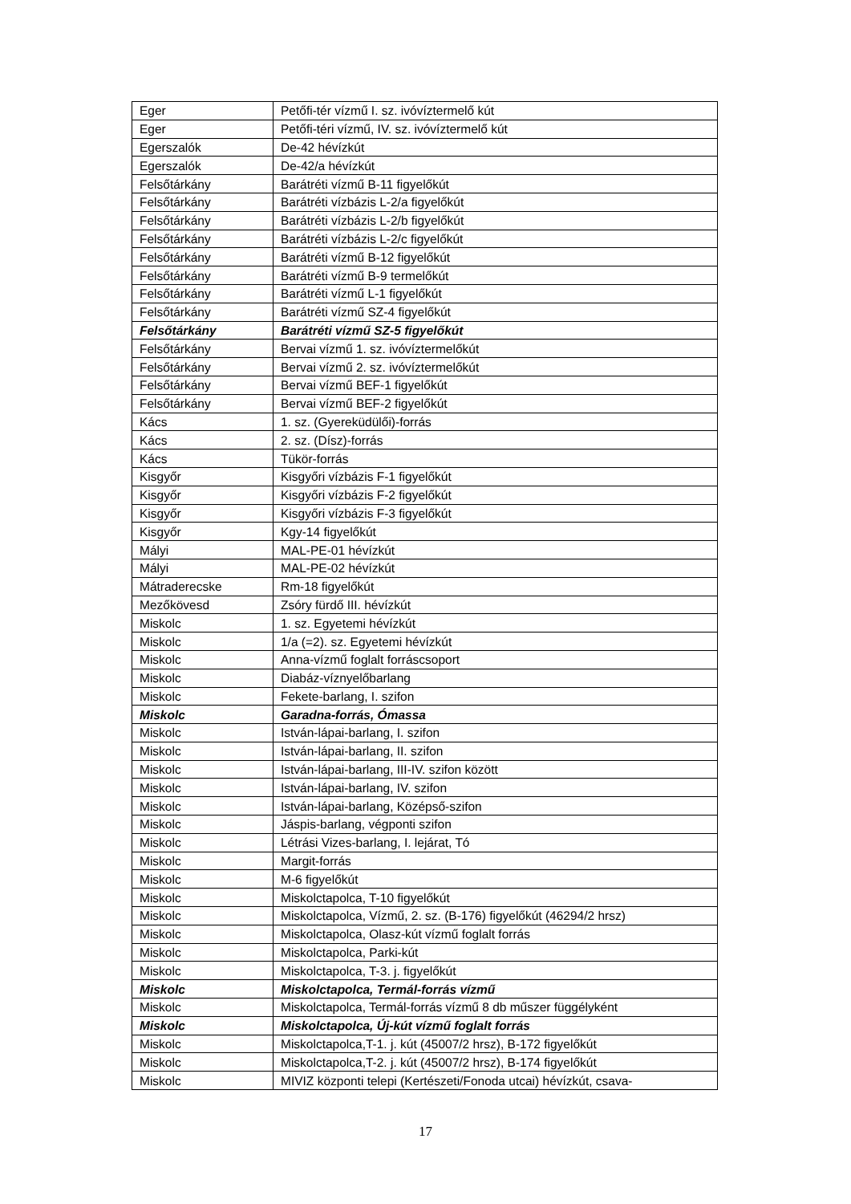| Eger | Petőfi-tér vízmű I. sz. ivóvíztermelő kút |
| Eger | Petőfi-téri vízmű, IV. sz. ivóvíztermelő kút |
| Egerszalók | De-42 hévízkút |
| Egerszalók | De-42/a hévízkút |
| Felsőtárkány | Barátréti vízmű B-11 figyelőkút |
| Felsőtárkány | Barátréti vízbázis L-2/a figyelőkút |
| Felsőtárkány | Barátréti vízbázis L-2/b figyelőkút |
| Felsőtárkány | Barátréti vízbázis L-2/c figyelőkút |
| Felsőtárkány | Barátréti vízmű B-12 figyelőkút |
| Felsőtárkány | Barátréti vízmű B-9 termelőkút |
| Felsőtárkány | Barátréti vízmű L-1 figyelőkút |
| Felsőtárkány | Barátréti vízmű SZ-4 figyelőkút |
| Felsőtárkány | Barátréti vízmű SZ-5 figyelőkút |
| Felsőtárkány | Bervai vízmű 1. sz. ivóvíztermelőkút |
| Felsőtárkány | Bervai vízmű 2. sz. ivóvíztermelőkút |
| Felsőtárkány | Bervai vízmű BEF-1 figyelőkút |
| Felsőtárkány | Bervai vízmű BEF-2 figyelőkút |
| Kács | 1. sz. (Gyereküdülői)-forrás |
| Kács | 2. sz. (Dísz)-forrás |
| Kács | Tükör-forrás |
| Kisgyőr | Kisgyőri vízbázis F-1 figyelőkút |
| Kisgyőr | Kisgyőri vízbázis F-2 figyelőkút |
| Kisgyőr | Kisgyőri vízbázis F-3 figyelőkút |
| Kisgyőr | Kgy-14 figyelőkút |
| Mályi | MAL-PE-01 hévízkút |
| Mályi | MAL-PE-02 hévízkút |
| Mátraderecske | Rm-18 figyelőkút |
| Mezőkövesd | Zsóry fürdő III. hévízkút |
| Miskolc | 1. sz. Egyetemi hévízkút |
| Miskolc | 1/a (=2). sz. Egyetemi hévízkút |
| Miskolc | Anna-vízmű foglalt forráscsoport |
| Miskolc | Diabáz-víznyelőbarlang |
| Miskolc | Fekete-barlang, I. szifon |
| Miskolc | Garadna-forrás, Ómassa |
| Miskolc | István-lápai-barlang, I. szifon |
| Miskolc | István-lápai-barlang, II. szifon |
| Miskolc | István-lápai-barlang, III-IV. szifon között |
| Miskolc | István-lápai-barlang, IV. szifon |
| Miskolc | István-lápai-barlang, Középső-szifon |
| Miskolc | Jáspis-barlang, végponti szifon |
| Miskolc | Létrási Vizes-barlang, I. lejárat, Tó |
| Miskolc | Margit-forrás |
| Miskolc | M-6 figyelőkút |
| Miskolc | Miskolctapolca, T-10 figyelőkút |
| Miskolc | Miskolctapolca, Vízmű, 2. sz. (B-176) figyelőkút (46294/2 hrsz) |
| Miskolc | Miskolctapolca, Olasz-kút vízmű foglalt forrás |
| Miskolc | Miskolctapolca, Parki-kút |
| Miskolc | Miskolctapolca, T-3. j. figyelőkút |
| Miskolc | Miskolctapolca, Termál-forrás vízmű |
| Miskolc | Miskolctapolca, Termál-forrás vízmű 8 db műszer függélyként |
| Miskolc | Miskolctapolca, Új-kút vízmű foglalt forrás |
| Miskolc | Miskolctapolca,T-1. j. kút (45007/2 hrsz), B-172 figyelőkút |
| Miskolc | Miskolctapolca,T-2. j. kút (45007/2 hrsz), B-174 figyelőkút |
| Miskolc | MIVIZ központi telepi (Kertészeti/Fonoda utcai) hévízkút, csava- |
17